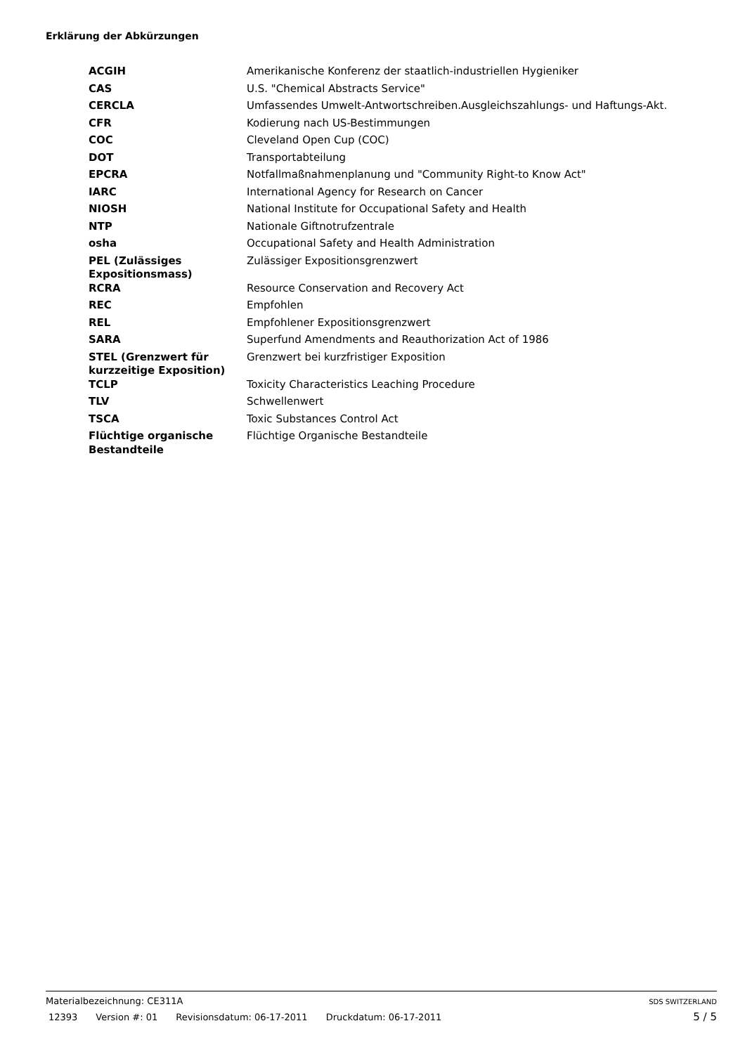Erklärung der Abkürzungen
| ACGIH | Amerikanische Konferenz der staatlich-industriellen Hygieniker |
| CAS | U.S. "Chemical Abstracts Service" |
| CERCLA | Umfassendes Umwelt-Antwortschreiben.Ausgleichszahlungs- und Haftungs-Akt. |
| CFR | Kodierung nach US-Bestimmungen |
| COC | Cleveland Open Cup (COC) |
| DOT | Transportabteilung |
| EPCRA | Notfallmaßnahmenplanung und "Community Right-to Know Act" |
| IARC | International Agency for Research on Cancer |
| NIOSH | National Institute for Occupational Safety and Health |
| NTP | Nationale Giftnotrufzentrale |
| osha | Occupational Safety and Health Administration |
| PEL (Zulässiges Expositionsmass) | Zulässiger Expositionsgrenzwert |
| RCRA | Resource Conservation and Recovery Act |
| REC | Empfohlen |
| REL | Empfohlener Expositionsgrenzwert |
| SARA | Superfund Amendments and Reauthorization Act of 1986 |
| STEL (Grenzwert für kurzzeitige Exposition) | Grenzwert bei kurzfristiger Exposition |
| TCLP | Toxicity Characteristics Leaching Procedure |
| TLV | Schwellenwert |
| TSCA | Toxic Substances Control Act |
| Flüchtige organische Bestandteile | Flüchtige Organische Bestandteile |
Materialbezeichnung: CE311A SDS SWITZERLAND
12393 Version #: 01 Revisionsdatum: 06-17-2011 Druckdatum: 06-17-2011
5 / 5